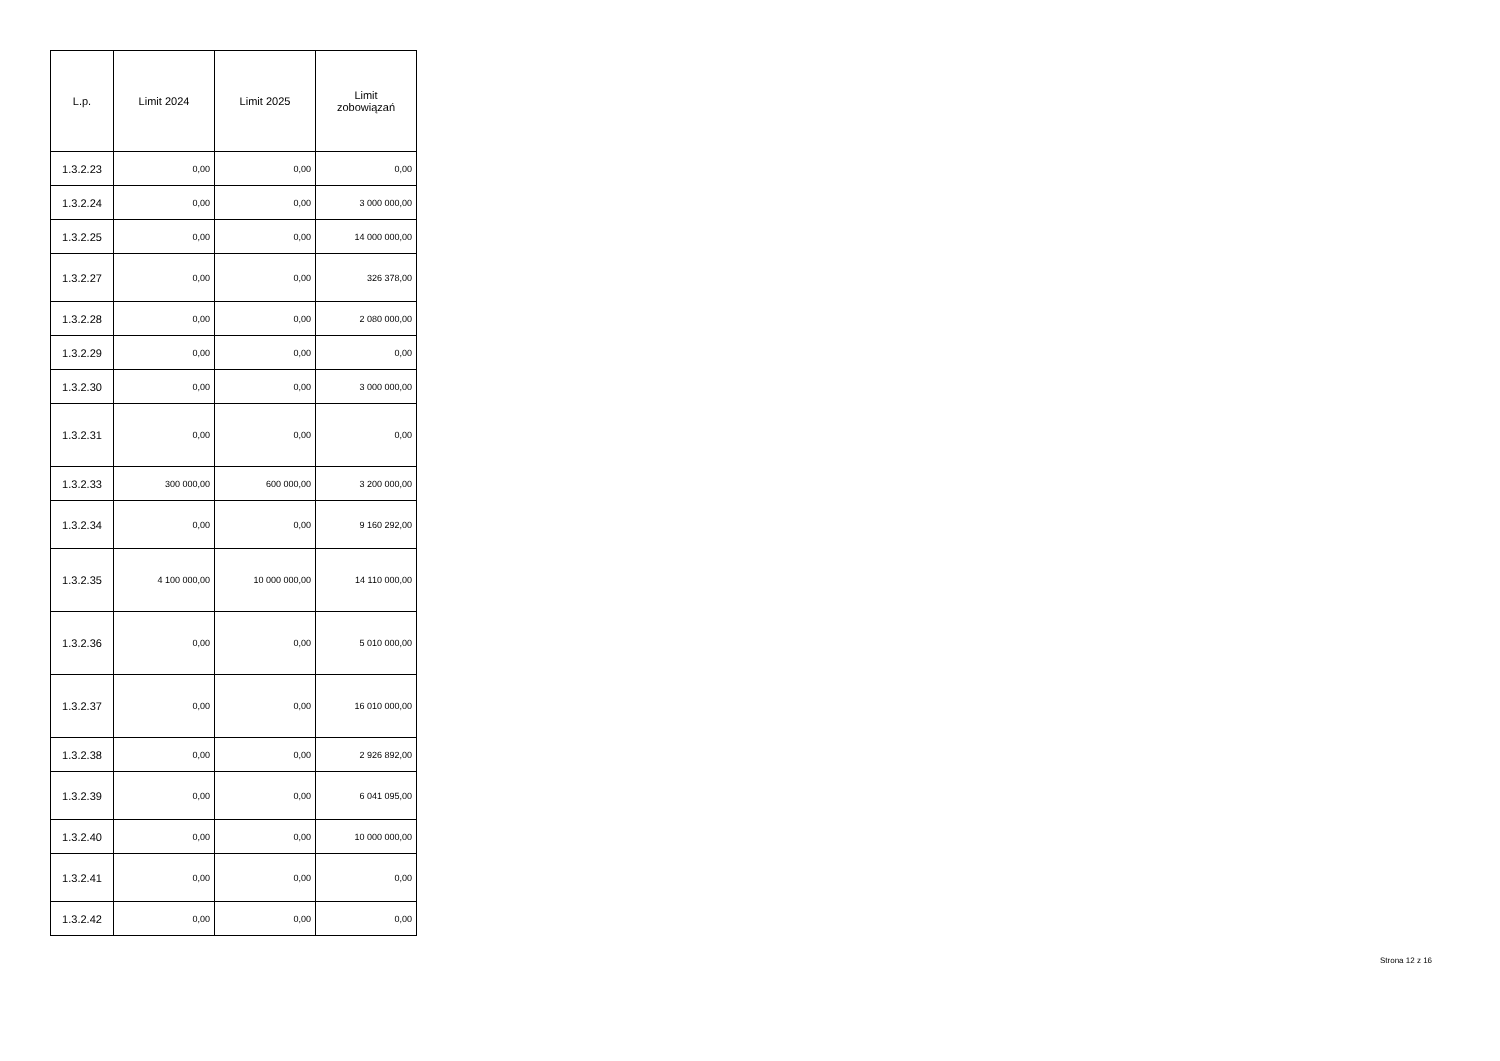| L.p. | Limit 2024 | Limit 2025 | Limit zobowiązań |
| --- | --- | --- | --- |
| 1.3.2.23 | 0,00 | 0,00 | 0,00 |
| 1.3.2.24 | 0,00 | 0,00 | 3 000 000,00 |
| 1.3.2.25 | 0,00 | 0,00 | 14 000 000,00 |
| 1.3.2.27 | 0,00 | 0,00 | 326 378,00 |
| 1.3.2.28 | 0,00 | 0,00 | 2 080 000,00 |
| 1.3.2.29 | 0,00 | 0,00 | 0,00 |
| 1.3.2.30 | 0,00 | 0,00 | 3 000 000,00 |
| 1.3.2.31 | 0,00 | 0,00 | 0,00 |
| 1.3.2.33 | 300 000,00 | 600 000,00 | 3 200 000,00 |
| 1.3.2.34 | 0,00 | 0,00 | 9 160 292,00 |
| 1.3.2.35 | 4 100 000,00 | 10 000 000,00 | 14 110 000,00 |
| 1.3.2.36 | 0,00 | 0,00 | 5 010 000,00 |
| 1.3.2.37 | 0,00 | 0,00 | 16 010 000,00 |
| 1.3.2.38 | 0,00 | 0,00 | 2 926 892,00 |
| 1.3.2.39 | 0,00 | 0,00 | 6 041 095,00 |
| 1.3.2.40 | 0,00 | 0,00 | 10 000 000,00 |
| 1.3.2.41 | 0,00 | 0,00 | 0,00 |
| 1.3.2.42 | 0,00 | 0,00 | 0,00 |
Strona 12 z 16